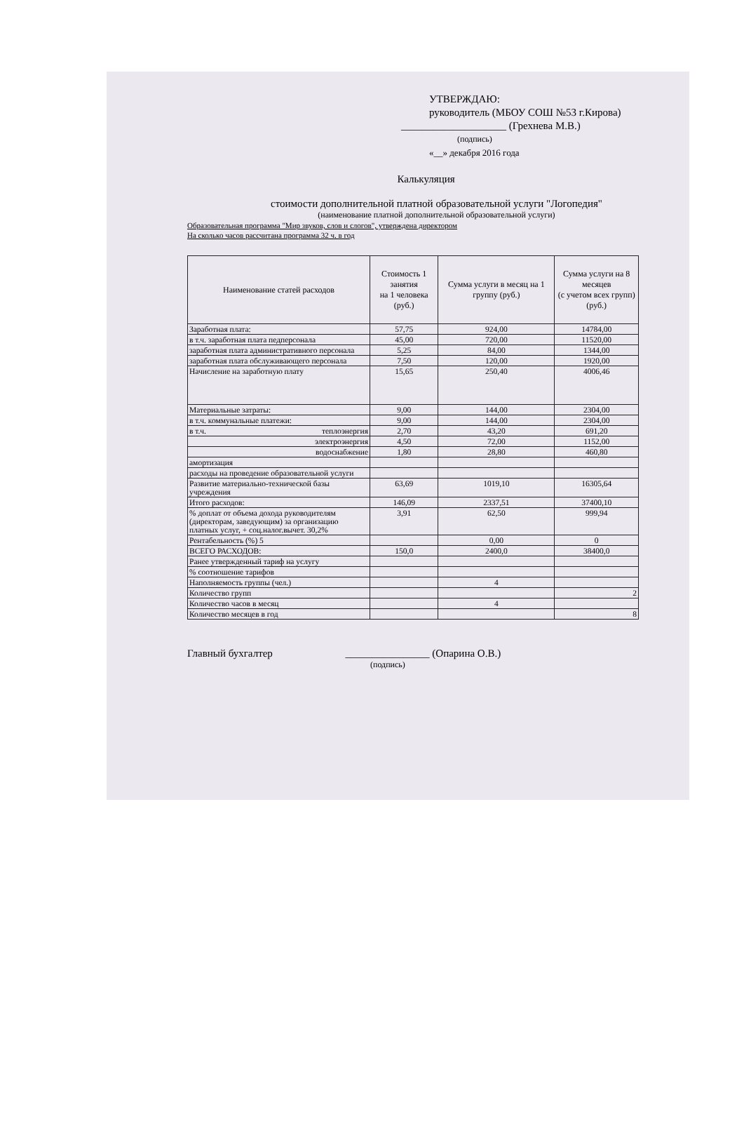УТВЕРЖДАЮ:
руководитель (МБОУ СОШ №53 г.Кирова)
____________________ (Грехнева М.В.)
(подпись)
«__» декабря 2016 года
Калькуляция
стоимости дополнительной платной образовательной услуги "Логопедия"
(наименование платной дополнительной образовательной услуги)
Образовательная программа "Мир звуков, слов и слогов", утверждена директором
На сколько часов рассчитана программа 32 ч. в год
| Наименование статей расходов | Стоимость 1 занятия на 1 человека (руб.) | Сумма услуги в месяц на 1 группу (руб.) | Сумма услуги на 8 месяцев (с учетом всех групп) (руб.) |
| --- | --- | --- | --- |
| Заработная плата: | 57,75 | 924,00 | 14784,00 |
| в т.ч. заработная плата педперсонала | 45,00 | 720,00 | 11520,00 |
| заработная плата административного персонала | 5,25 | 84,00 | 1344,00 |
| заработная плата обслуживающего персонала | 7,50 | 120,00 | 1920,00 |
| Начисление на заработную плату | 15,65 | 250,40 | 4006,46 |
| Материальные затраты: | 9,00 | 144,00 | 2304,00 |
| в т.ч. коммунальные платежи: | 9,00 | 144,00 | 2304,00 |
| в т.ч. теплоэнергия | 2,70 | 43,20 | 691,20 |
| электроэнергия | 4,50 | 72,00 | 1152,00 |
| водоснабжение | 1,80 | 28,80 | 460,80 |
| амортизация | | | |
| расходы на проведение образовательной услуги | | | |
| Развитие материально-технической базы учреждения | 63,69 | 1019,10 | 16305,64 |
| Итого расходов: | 146,09 | 2337,51 | 37400,10 |
| % доплат от объема дохода руководителям (директорам, заведующим) за организацию платных услуг, + соц.налог.вычет. 30,2% | 3,91 | 62,50 | 999,94 |
| Рентабельность (%) 5 | | 0,00 | 0 |
| ВСЕГО РАСХОДОВ: | 150,0 | 2400,0 | 38400,0 |
| Ранее утвержденный тариф на услугу | | | |
| % соотношение тарифов | | | |
| Наполняемость группы (чел.) | | 4 | |
| Количество групп | | | 2 |
| Количество часов в месяц | | 4 | |
| Количество месяцев в год | | | 8 |
Главный бухгалтер ________________ (Опарина О.В.)
(подпись)